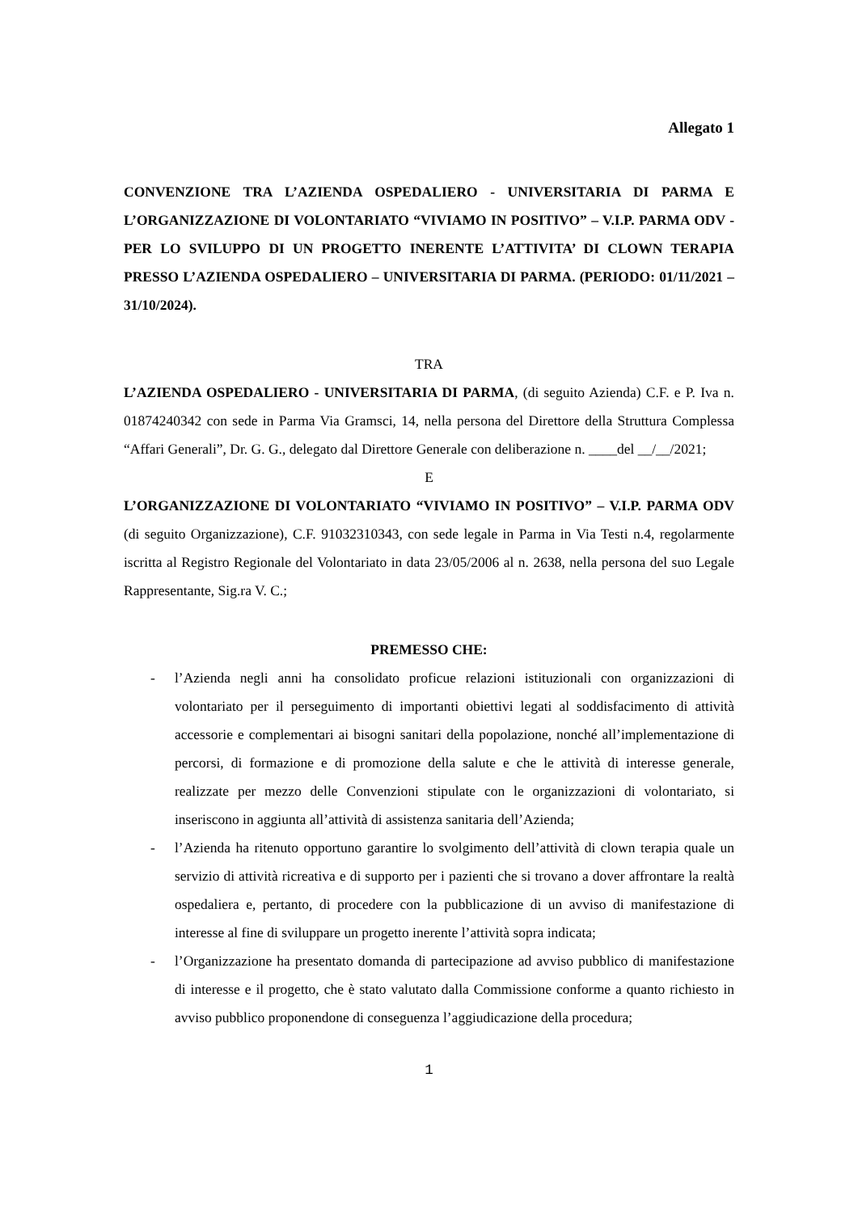Allegato 1
CONVENZIONE TRA L’AZIENDA OSPEDALIERO - UNIVERSITARIA DI PARMA E L’ORGANIZZAZIONE DI VOLONTARIATO “VIVIAMO IN POSITIVO” – V.I.P. PARMA ODV - PER LO SVILUPPO DI UN PROGETTO INERENTE L’ATTIVITA’ DI CLOWN TERAPIA PRESSO L’AZIENDA OSPEDALIERO – UNIVERSITARIA DI PARMA. (PERIODO: 01/11/2021 – 31/10/2024).
TRA
L’AZIENDA OSPEDALIERO - UNIVERSITARIA DI PARMA, (di seguito Azienda) C.F. e P. Iva n. 01874240342 con sede in Parma Via Gramsci, 14, nella persona del Direttore della Struttura Complessa “Affari Generali”, Dr. G. G., delegato dal Direttore Generale con deliberazione n. ____del __/__/2021;
E
L’ORGANIZZAZIONE DI VOLONTARIATO “VIVIAMO IN POSITIVO” – V.I.P. PARMA ODV (di seguito Organizzazione), C.F. 91032310343, con sede legale in Parma in Via Testi n.4, regolarmente iscritta al Registro Regionale del Volontariato in data 23/05/2006 al n. 2638, nella persona del suo Legale Rappresentante, Sig.ra V. C.;
PREMESSO CHE:
- l’Azienda negli anni ha consolidato proficue relazioni istituzionali con organizzazioni di volontariato per il perseguimento di importanti obiettivi legati al soddisfacimento di attività accessorie e complementari ai bisogni sanitari della popolazione, nonché all’implementazione di percorsi, di formazione e di promozione della salute e che le attività di interesse generale, realizzate per mezzo delle Convenzioni stipulate con le organizzazioni di volontariato, si inseriscono in aggiunta all’attività di assistenza sanitaria dell’Azienda;
- l’Azienda ha ritenuto opportuno garantire lo svolgimento dell’attività di clown terapia quale un servizio di attività ricreativa e di supporto per i pazienti che si trovano a dover affrontare la realtà ospedaliera e, pertanto, di procedere con la pubblicazione di un avviso di manifestazione di interesse al fine di sviluppare un progetto inerente l’attività sopra indicata;
- l’Organizzazione ha presentato domanda di partecipazione ad avviso pubblico di manifestazione di interesse e il progetto, che è stato valutato dalla Commissione conforme a quanto richiesto in avviso pubblico proponendone di conseguenza l’aggiudicazione della procedura;
1